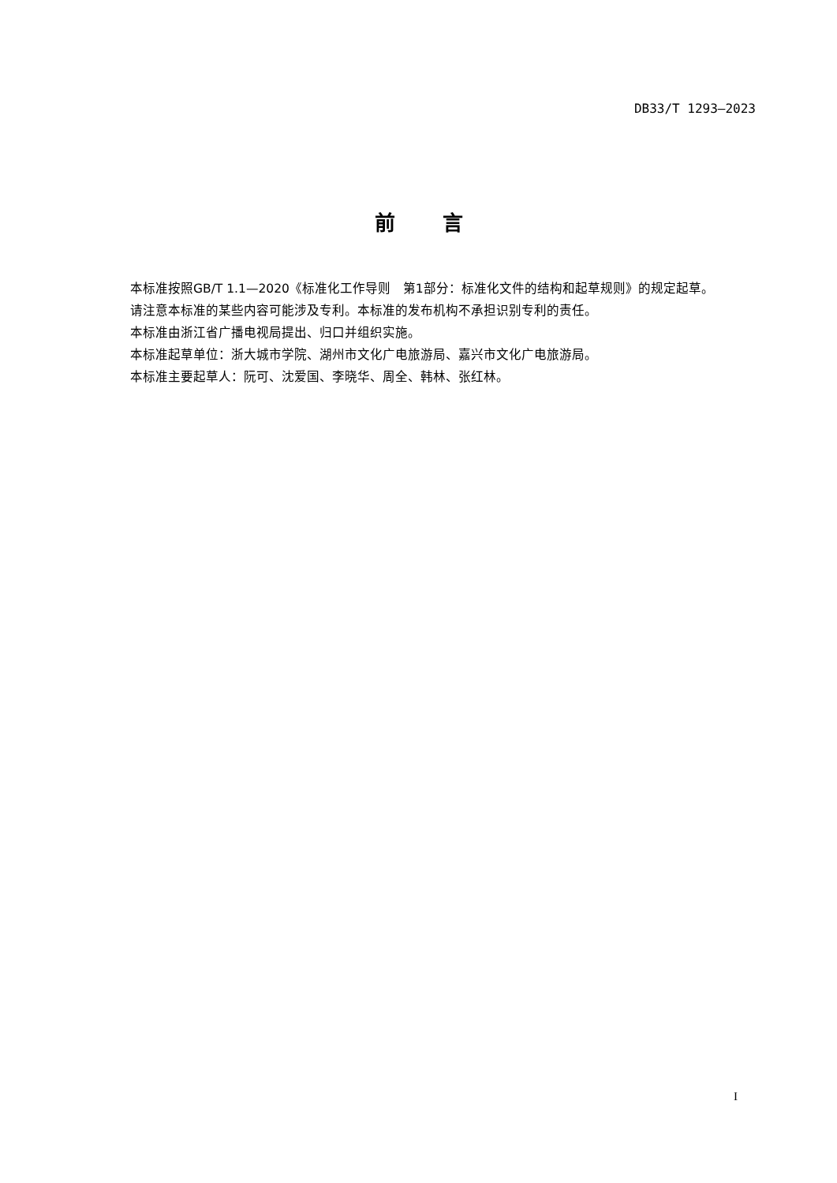DB33/T 1293—2023
前言
本标准按照GB/T 1.1—2020《标准化工作导则　第1部分：标准化文件的结构和起草规则》的规定起草。
请注意本标准的某些内容可能涉及专利。本标准的发布机构不承担识别专利的责任。
本标准由浙江省广播电视局提出、归口并组织实施。
本标准起草单位：浙大城市学院、湖州市文化广电旅游局、嘉兴市文化广电旅游局。
本标准主要起草人：阮可、沈爱国、李晓华、周全、韩林、张红林。
I